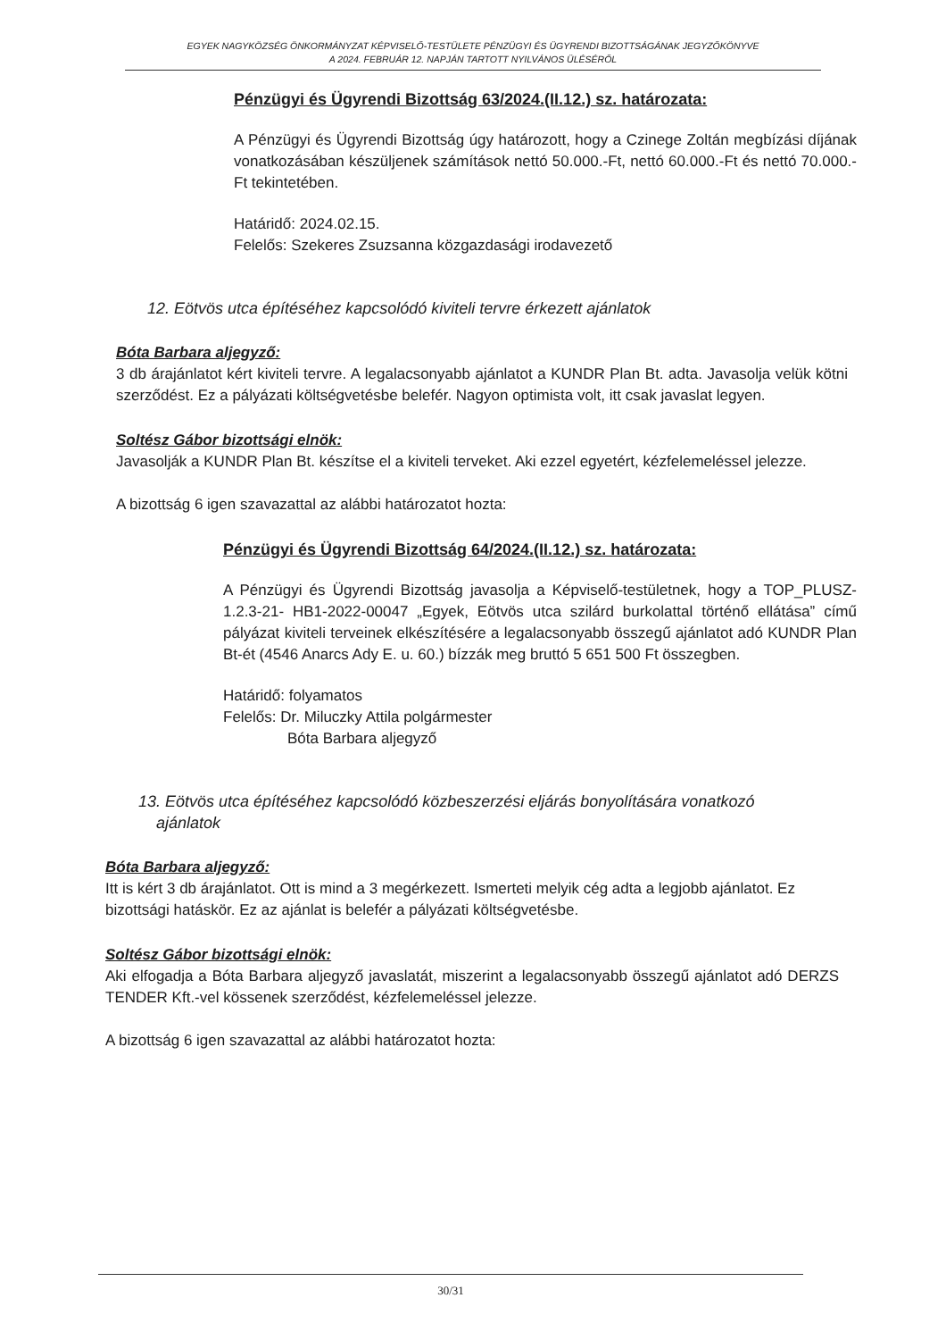EGYEK NAGYKÖZSÉG ÖNKORMÁNYZAT KÉPVISELŐ-TESTÜLETE PÉNZÜGYI ÉS ÜGYRENDI BIZOTTSÁGÁNAK JEGYZŐKÖNYVE
A 2024. FEBRUÁR 12. NAPJÁN TARTOTT NYILVÁNOS ÜLÉSÉRŐL
Pénzügyi és Ügyrendi Bizottság 63/2024.(II.12.) sz. határozata:
A Pénzügyi és Ügyrendi Bizottság úgy határozott, hogy a Czinege Zoltán megbízási díjának vonatkozásában készüljenek számítások nettó 50.000.-Ft, nettó 60.000.-Ft és nettó 70.000.- Ft tekintetében.
Határidő: 2024.02.15.
Felelős: Szekeres Zsuzsanna közgazdasági irodavezető
12. Eötvös utca építéséhez kapcsolódó kiviteli tervre érkezett ajánlatok
Bóta Barbara aljegyző:
3 db árajánlatot kért kiviteli tervre. A legalacsonyabb ajánlatot a KUNDR Plan Bt. adta. Javasolja velük kötni szerződést. Ez a pályázati költségvetésbe belefér. Nagyon optimista volt, itt csak javaslat legyen.
Soltész Gábor bizottsági elnök:
Javasolják a KUNDR Plan Bt. készítse el a kiviteli terveket. Aki ezzel egyetért, kézfelemeléssel jelezze.
A bizottság 6 igen szavazattal az alábbi határozatot hozta:
Pénzügyi és Ügyrendi Bizottság 64/2024.(II.12.) sz. határozata:
A Pénzügyi és Ügyrendi Bizottság javasolja a Képviselő-testületnek, hogy a TOP_PLUSZ-1.2.3-21- HB1-2022-00047 „Egyek, Eötvös utca szilárd burkolattal történő ellátása” című pályázat kiviteli terveinek elkészítésére a legalacsonyabb összegű ajánlatot adó KUNDR Plan Bt-ét (4546 Anarcs Ady E. u. 60.) bízzák meg bruttó 5 651 500 Ft összegben.
Határidő: folyamatos
Felelős: Dr. Miluczky Attila polgármester
Bóta Barbara aljegyző
13. Eötvös utca építéséhez kapcsolódó közbeszerzési eljárás bonyolítására vonatkozó
ajánlatok
Bóta Barbara aljegyző:
Itt is kért 3 db árajánlatot. Ott is mind a 3 megérkezett. Ismerteti melyik cég adta a legjobb ajánlatot. Ez bizottsági hatáskör. Ez az ajánlat is belefér a pályázati költségvetésbe.
Soltész Gábor bizottsági elnök:
Aki elfogadja a Bóta Barbara aljegyző javaslatát, miszerint a legalacsonyabb összegű ajánlatot adó DERZS TENDER Kft.-vel kössenek szerződést, kézfelemeléssel jelezze.
A bizottság 6 igen szavazattal az alábbi határozatot hozta:
30/31